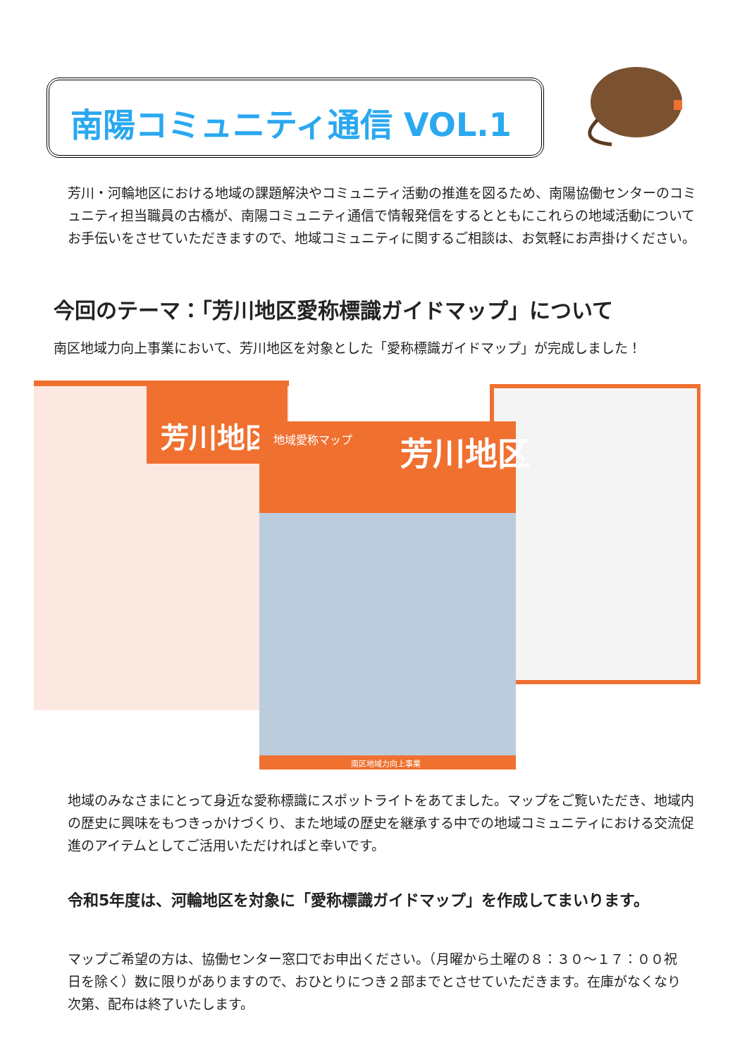南陽コミュニティ通信 VOL.1
芳川・河輪地区における地域の課題解決やコミュニティ活動の推進を図るため、南陽協働センターのコミュニティ担当職員の古橋が、南陽コミュニティ通信で情報発信をするとともにこれらの地域活動についてお手伝いをさせていただきますので、地域コミュニティに関するご相談は、お気軽にお声掛けください。
今回のテーマ：「芳川地区愛称標識ガイドマップ」について
南区地域力向上事業において、芳川地区を対象とした「愛称標識ガイドマップ」が完成しました！
芳川地区
地域愛称マップ
芳川地区
南区地域力向上事業
地域のみなさまにとって身近な愛称標識にスポットライトをあてました。マップをご覧いただき、地域内の歴史に興味をもつきっかけづくり、また地域の歴史を継承する中での地域コミュニティにおける交流促進のアイテムとしてご活用いただければと幸いです。
令和5年度は、河輪地区を対象に「愛称標識ガイドマップ」を作成してまいります。
マップご希望の方は、協働センター窓口でお申出ください。（月曜から土曜の８：３０～１７：００祝日を除く）数に限りがありますので、おひとりにつき２部までとさせていただきます。在庫がなくなり次第、配布は終了いたします。